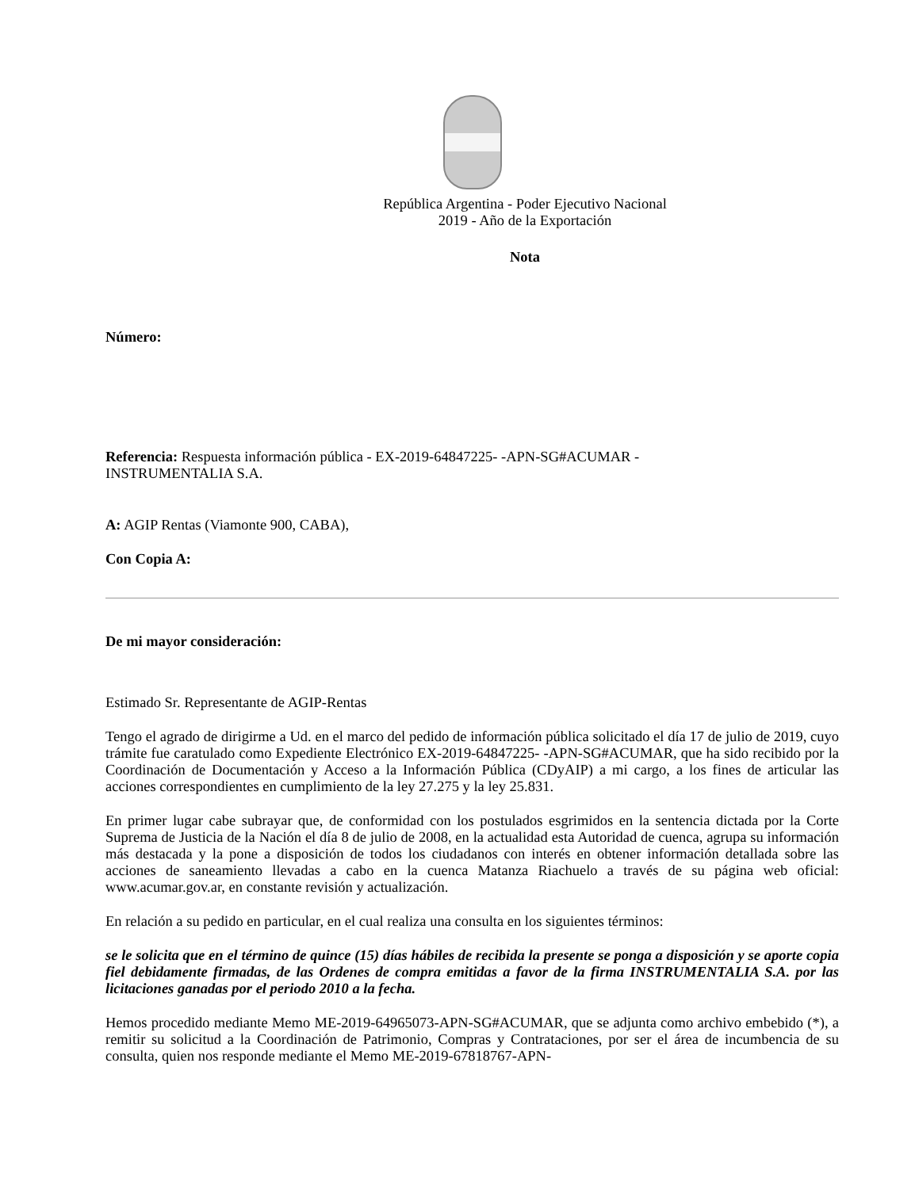República Argentina - Poder Ejecutivo Nacional
2019 - Año de la Exportación
Nota
Número:
Referencia: Respuesta información pública - EX-2019-64847225- -APN-SG#ACUMAR -
INSTRUMENTALIA S.A.
A: AGIP Rentas (Viamonte 900, CABA),
Con Copia A:
De mi mayor consideración:
Estimado Sr. Representante de AGIP-Rentas
Tengo el agrado de dirigirme a Ud. en el marco del pedido de información pública solicitado el día 17 de julio de 2019, cuyo trámite fue caratulado como Expediente Electrónico EX-2019-64847225- -APN-SG#ACUMAR, que ha sido recibido por la Coordinación de Documentación y Acceso a la Información Pública (CDyAIP) a mi cargo, a los fines de articular las acciones correspondientes en cumplimiento de la ley 27.275 y la ley 25.831.
En primer lugar cabe subrayar que, de conformidad con los postulados esgrimidos en la sentencia dictada por la Corte Suprema de Justicia de la Nación el día 8 de julio de 2008, en la actualidad esta Autoridad de cuenca, agrupa su información más destacada y la pone a disposición de todos los ciudadanos con interés en obtener información detallada sobre las acciones de saneamiento llevadas a cabo en la cuenca Matanza Riachuelo a través de su página web oficial: www.acumar.gov.ar, en constante revisión y actualización.
En relación a su pedido en particular, en el cual realiza una consulta en los siguientes términos:
se le solicita que en el término de quince (15) días hábiles de recibida la presente se ponga a disposición y se aporte copia fiel debidamente firmadas, de las Ordenes de compra emitidas a favor de la firma INSTRUMENTALIA S.A. por las licitaciones ganadas por el periodo 2010 a la fecha.
Hemos procedido mediante Memo ME-2019-64965073-APN-SG#ACUMAR, que se adjunta como archivo embebido (*), a remitir su solicitud a la Coordinación de Patrimonio, Compras y Contrataciones, por ser el área de incumbencia de su consulta, quien nos responde mediante el Memo ME-2019-67818767-APN-